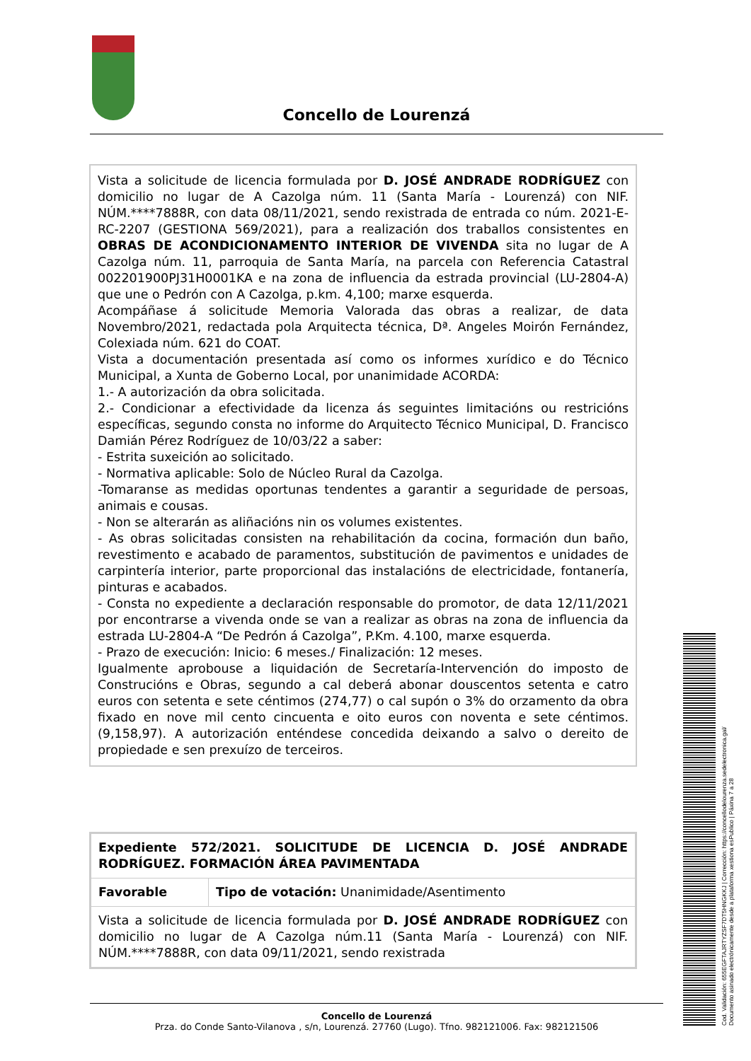Concello de Lourenzá
Vista a solicitude de licencia formulada por D. JOSÉ ANDRADE RODRÍGUEZ con domicilio no lugar de A Cazolga núm. 11 (Santa María - Lourenzá) con NIF. NÚM.****7888R, con data 08/11/2021, sendo rexistrada de entrada co núm. 2021-E-RC-2207 (GESTIONA 569/2021), para a realización dos traballos consistentes en OBRAS DE ACONDICIONAMENTO INTERIOR DE VIVENDA sita no lugar de A Cazolga núm. 11, parroquia de Santa María, na parcela con Referencia Catastral 002201900PJ31H0001KA e na zona de influencia da estrada provincial (LU-2804-A) que une o Pedrón con A Cazolga, p.km. 4,100; marxe esquerda.
Acompáñase á solicitude Memoria Valorada das obras a realizar, de data Novembro/2021, redactada pola Arquitecta técnica, Dª. Angeles Moirón Fernández, Colexiada núm. 621 do COAT.
Vista a documentación presentada así como os informes xurídico e do Técnico Municipal, a Xunta de Goberno Local, por unanimidade ACORDA:
1.- A autorización da obra solicitada.
2.- Condicionar a efectividade da licenza ás seguintes limitacións ou restricións específicas, segundo consta no informe do Arquitecto Técnico Municipal, D. Francisco Damián Pérez Rodríguez de 10/03/22 a saber:
- Estrita suxeición ao solicitado.
- Normativa aplicable: Solo de Núcleo Rural da Cazolga.
-Tomaranse as medidas oportunas tendentes a garantir a seguridade de persoas, animais e cousas.
- Non se alterarán as aliñacións nin os volumes existentes.
- As obras solicitadas consisten na rehabilitación da cocina, formación dun baño, revestimento e acabado de paramentos, substitución de pavimentos e unidades de carpintería interior, parte proporcional das instalacións de electricidade, fontanería, pinturas e acabados.
- Consta no expediente a declaración responsable do promotor, de data 12/11/2021 por encontrarse a vivenda onde se van a realizar as obras na zona de influencia da estrada LU-2804-A “De Pedrón á Cazolga”, P.Km. 4.100, marxe esquerda.
- Prazo de execución: Inicio: 6 meses./ Finalización: 12 meses.
Igualmente aprobouse a liquidación de Secretaría-Intervención do imposto de Construcións e Obras, segundo a cal deberá abonar douscentos setenta e catro euros con setenta e sete céntimos (274,77) o cal supón o 3% do orzamento da obra fixado en nove mil cento cincuenta e oito euros con noventa e sete céntimos. (9,158,97). A autorización enténdese concedida deixando a salvo o dereito de propiedade e sen prexuízo de terceiros.
| Expediente 572/2021. SOLICITUDE DE LICENCIA D. JOSÉ ANDRADE RODRÍGUEZ. FORMACIÓN ÁREA PAVIMENTADA | |
| Favorable | Tipo de votación: Unanimidade/Asentimento |
| Vista a solicitude de licencia formulada por D. JOSÉ ANDRADE RODRÍGUEZ con domicilio no lugar de A Cazolga núm.11 (Santa María - Lourenzá) con NIF. NÚM.****7888R, con data 09/11/2021, sendo rexistrada | |
Concello de Lourenzá
Prza. do Conde Santo-Vilanova , s/n, Lourenzá. 27760 (Lugo). Tfno. 982121006. Fax: 982121506
Cod. Validación: 655EGFTAJRTYZSF7DT5HNGKKJ | Corrección: https://concellodelourenza.sedelectronica.gal/
Documento asinado electrónicamente desde a plataforma xestiona esPublico | Páxina 7 a 28